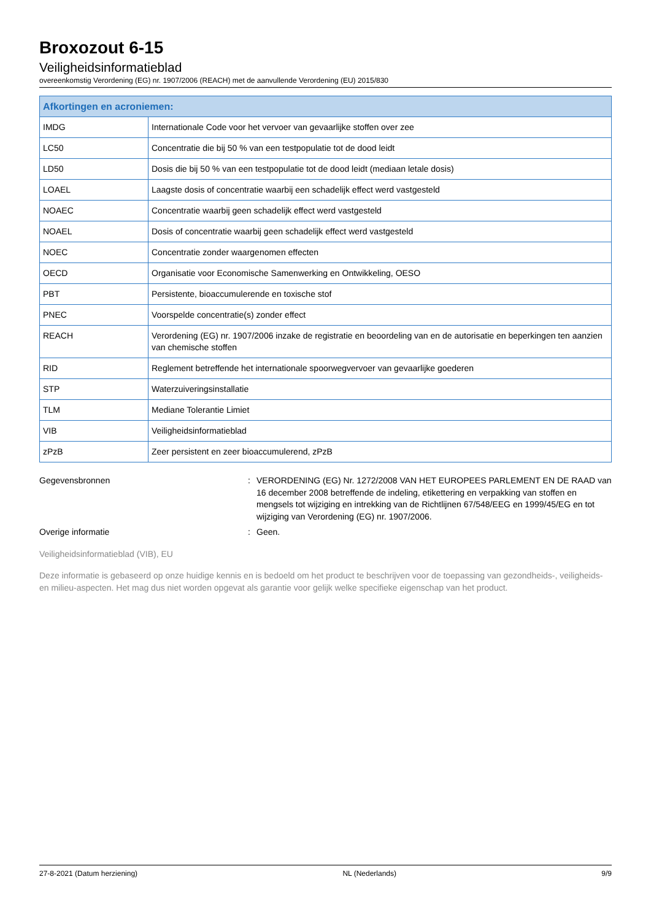Broxozout 6-15
Veiligheidsinformatieblad
overeenkomstig Verordening (EG) nr. 1907/2006 (REACH) met de aanvullende Verordening (EU) 2015/830
| Afkortingen en acroniemen: | |
| --- | --- |
| IMDG | Internationale Code voor het vervoer van gevaarlijke stoffen over zee |
| LC50 | Concentratie die bij 50 % van een testpopulatie tot de dood leidt |
| LD50 | Dosis die bij 50 % van een testpopulatie tot de dood leidt (mediaan letale dosis) |
| LOAEL | Laagste dosis of concentratie waarbij een schadelijk effect werd vastgesteld |
| NOAEC | Concentratie waarbij geen schadelijk effect werd vastgesteld |
| NOAEL | Dosis of concentratie waarbij geen schadelijk effect werd vastgesteld |
| NOEC | Concentratie zonder waargenomen effecten |
| OECD | Organisatie voor Economische Samenwerking en Ontwikkeling, OESO |
| PBT | Persistente, bioaccumulerende en toxische stof |
| PNEC | Voorspelde concentratie(s) zonder effect |
| REACH | Verordening (EG) nr. 1907/2006 inzake de registratie en beoordeling van en de autorisatie en beperkingen ten aanzien van chemische stoffen |
| RID | Reglement betreffende het internationale spoorwegvervoer van gevaarlijke goederen |
| STP | Waterzuiveringsinstallatie |
| TLM | Mediane Tolerantie Limiet |
| VIB | Veiligheidsinformatieblad |
| zPzB | Zeer persistent en zeer bioaccumulerend, zPzB |
Gegevensbronnen : VERORDENING (EG) Nr. 1272/2008 VAN HET EUROPEES PARLEMENT EN DE RAAD van 16 december 2008 betreffende de indeling, etikettering en verpakking van stoffen en mengsels tot wijziging en intrekking van de Richtlijnen 67/548/EEG en 1999/45/EG en tot wijziging van Verordening (EG) nr. 1907/2006.
Overige informatie : Geen.
Veiligheidsinformatieblad (VIB), EU
Deze informatie is gebaseerd op onze huidige kennis en is bedoeld om het product te beschrijven voor de toepassing van gezondheids-, veiligheids-en milieu-aspecten. Het mag dus niet worden opgevat als garantie voor gelijk welke specifieke eigenschap van het product.
27-8-2021 (Datum herziening) NL (Nederlands) 9/9